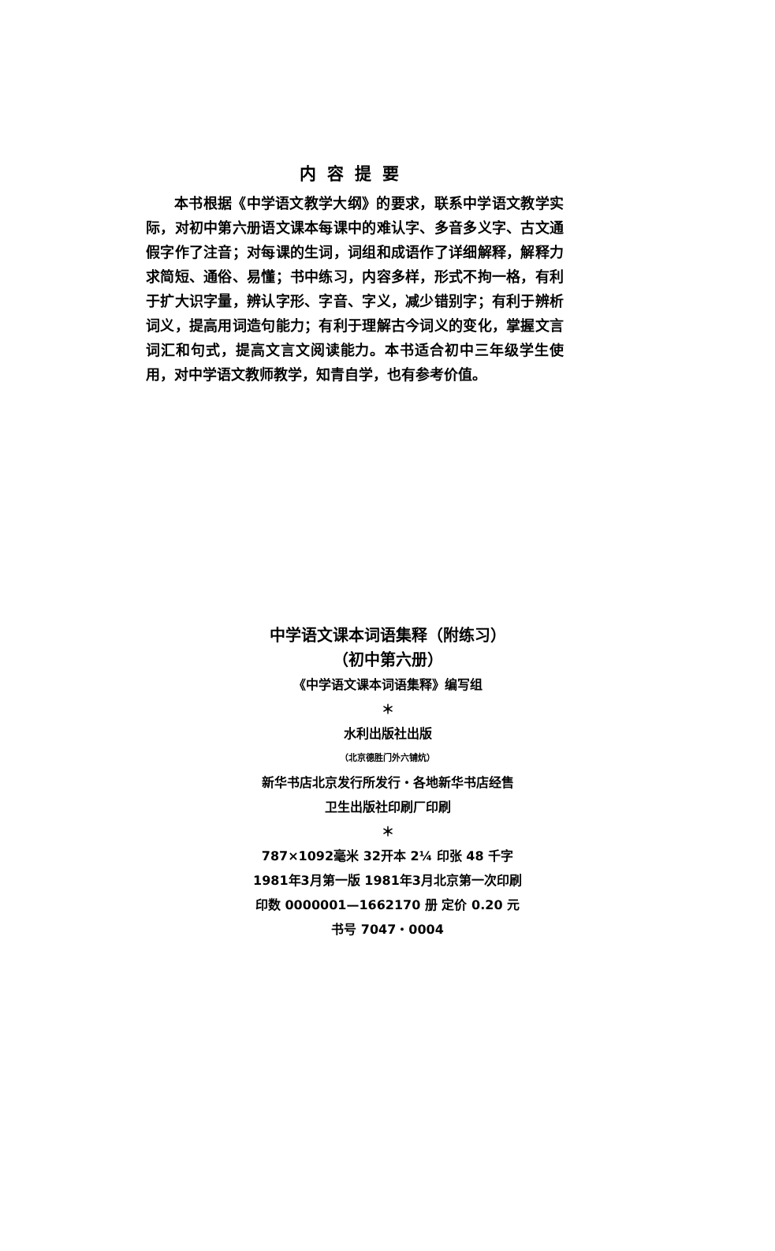内容提要
本书根据《中学语文教学大纲》的要求，联系中学语文教学实际，对初中第六册语文课本每课中的难认字、多音多义字、古文通假字作了注音；对每课的生词，词组和成语作了详细解释，解释力求简短、通俗、易懂；书中练习，内容多样，形式不拘一格，有利于扩大识字量，辨认字形、字音、字义，减少错别字；有利于辨析词义，提高用词造句能力；有利于理解古今词义的变化，掌握文言词汇和句式，提高文言文阅读能力。本书适合初中三年级学生使用，对中学语文教师教学，知青自学，也有参考价值。
中学语文课本词语集释（附练习）
（初中第六册）
《中学语文课本词语集释》编写组
＊
水利出版社出版
（北京德胜门外六铺炕）
新华书店北京发行所发行・各地新华书店经售
卫生出版社印刷厂印刷
＊
787×1092毫米 32开本 2¼ 印张 48 千字
1981年3月第一版 1981年3月北京第一次印刷
印数 0000001—1662170 册 定价 0.20 元
书号 7047・0004